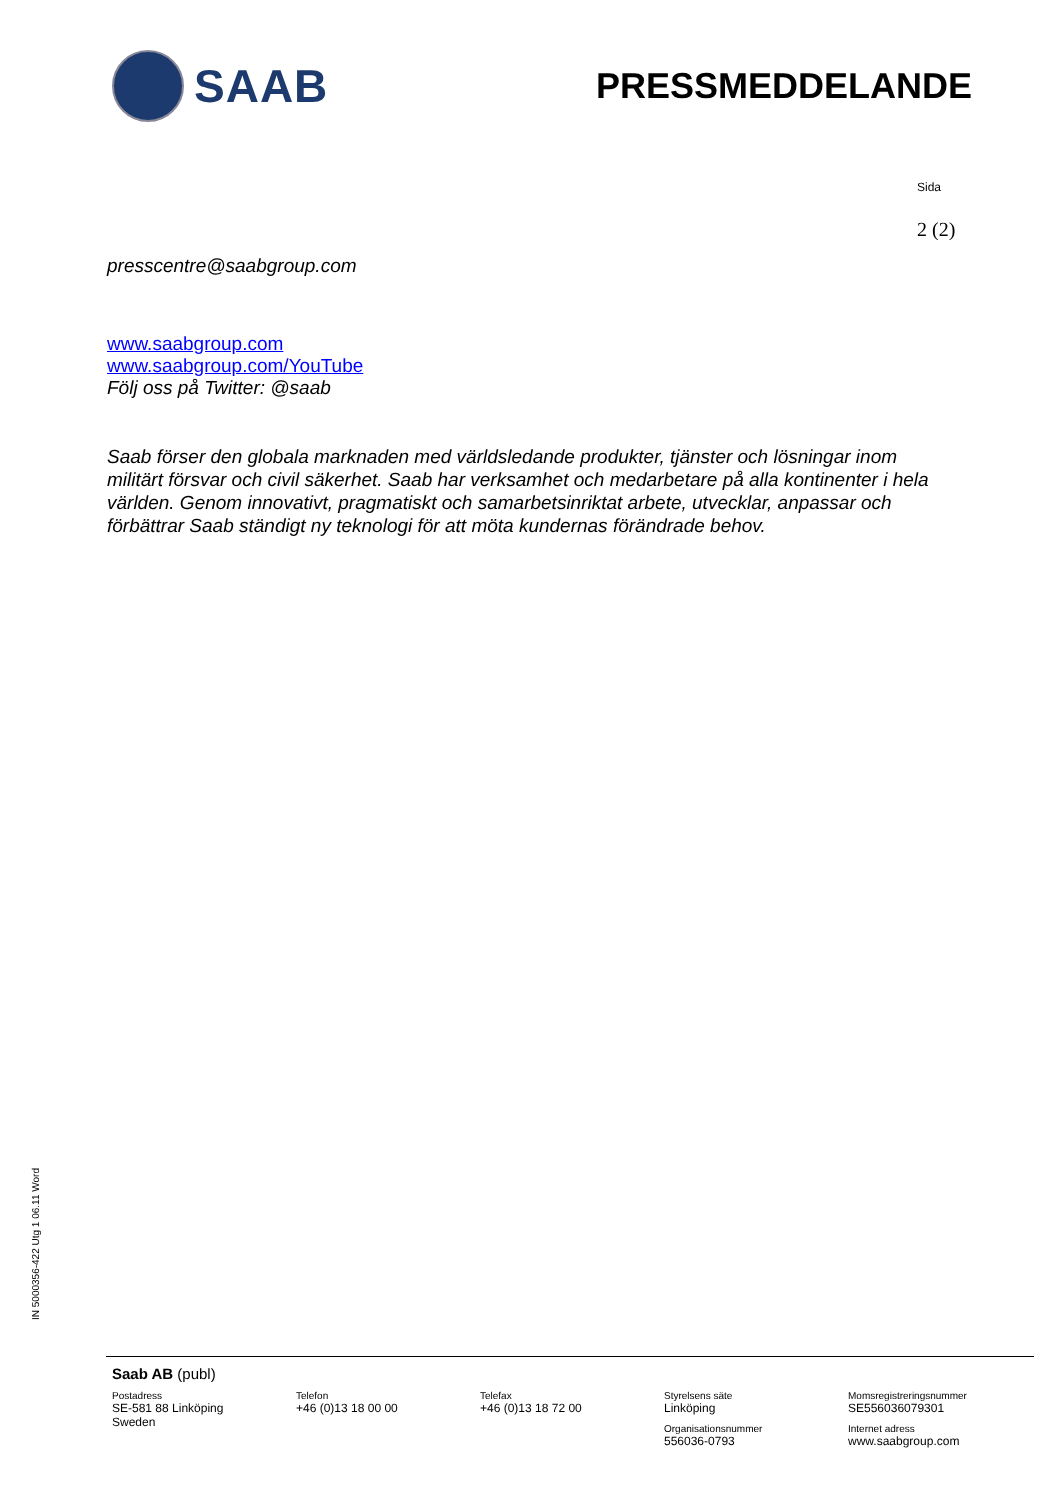SAAB
PRESSMEDDELANDE
Sida
2 (2)
presscentre@saabgroup.com
www.saabgroup.com
www.saabgroup.com/YouTube
Följ oss på Twitter: @saab
Saab förser den globala marknaden med världsledande produkter, tjänster och lösningar inom militärt försvar och civil säkerhet. Saab har verksamhet och medarbetare på alla kontinenter i hela världen. Genom innovativt, pragmatiskt och samarbetsinriktat arbete, utvecklar, anpassar och förbättrar Saab ständigt ny teknologi för att möta kundernas förändrade behov.
IN 5000356-422 Utg 1 06.11 Word
Saab AB (publ)
Postadress
SE-581 88 Linköping
Sweden
Telefon
+46 (0)13 18 00 00
Telefax
+46 (0)13 18 72 00
Styrelsens säte
Linköping
Organisationsnummer
556036-0793
Momsregistreringsnummer
SE556036079301
Internet adress
www.saabgroup.com